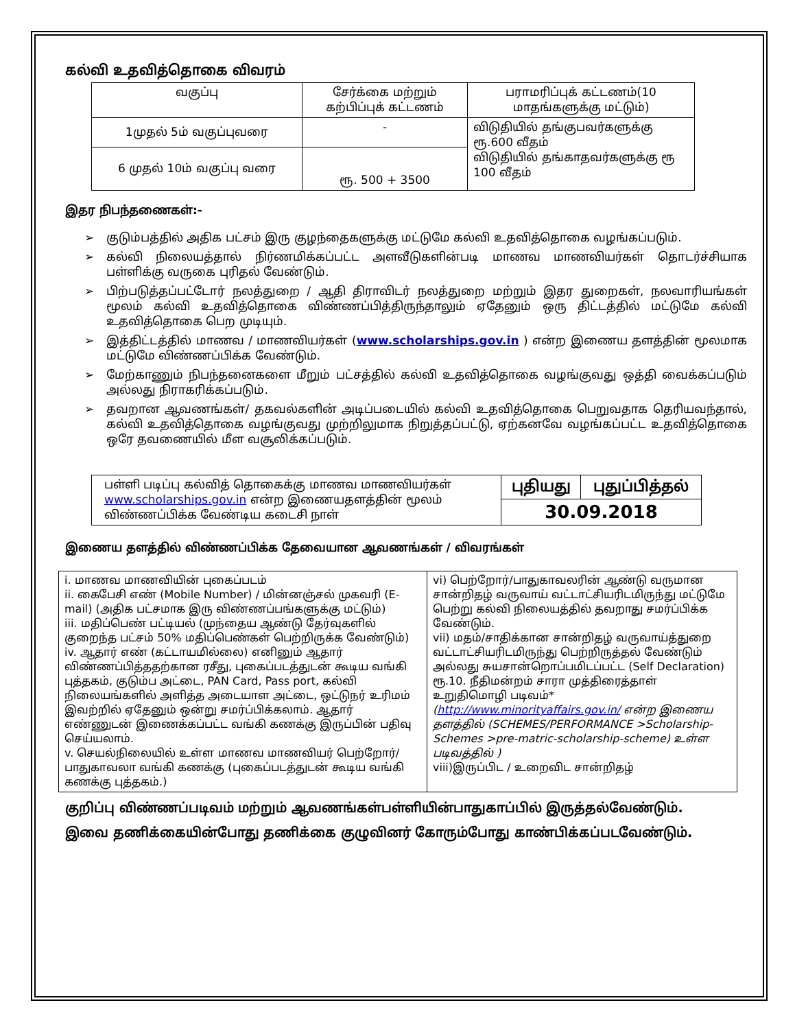கல்வி உதவித்தொகை விவரம்
| வகுப்பு | சேர்க்கை மற்றும் கற்பிப்புக் கட்டணம் | பராமரிப்புக் கட்டணம்(10 மாதங்களுக்கு மட்டும்) |
| --- | --- | --- |
| 1முதல் 5ம் வகுப்புவரை | - | விடுதியில் தங்குபவர்களுக்கு ரூ.600 வீதம் விடுதியில் தங்காதவர்களுக்கு ரூ 100 வீதம் |
| 6 முதல் 10ம் வகுப்பு வரை | ரூ. 500 + 3500 | |
இதர நிபந்தணைகள்:-
➢ குடும்பத்தில் அதிக பட்சம் இரு குழந்தைகளுக்கு மட்டுமே கல்வி உதவித்தொகை வழங்கப்படும்.
➢ கல்வி நிலையத்தால் நிர்ணமிக்கப்பட்ட அளவீடுகளின்படி மாணவ மாணவியர்கள் தொடர்ச்சியாக பள்ளிக்கு வருகை புரிதல் வேண்டும்.
➢ பிற்படுத்தப்பட்டோர் நலத்துறை / ஆதி திராவிடர் நலத்துறை மற்றும் இதர துறைகள், நலவாரியங்கள் மூலம் கல்வி உதவித்தொகை விண்ணப்பித்திருந்தாலும் ஏதேனும் ஒரு திட்டத்தில் மட்டுமே கல்வி உதவித்தொகை பெற முடியும்.
➢ இத்திட்டத்தில் மாணவ / மாணவியர்கள் (www.scholarships.gov.in ) என்ற இணைய தளத்தின் மூலமாக மட்டுமே விண்ணப்பிக்க வேண்டும்.
➢ மேற்காணும் நிபந்தனைகளை மீறும் பட்சத்தில் கல்வி உதவித்தொகை வழங்குவது ஒத்தி வைக்கப்படும் அல்லது நிராகரிக்கப்படும்.
➢ தவறான ஆவணங்கள்/ தகவல்களின் அடிப்படையில் கல்வி உதவித்தொகை பெறுவதாக தெரியவந்தால், கல்வி உதவித்தொகை வழங்குவது முற்றிலுமாக நிறுத்தப்பட்டு, ஏற்கனவே வழங்கப்பட்ட உதவித்தொகை ஒரே தவணையில் மீள வசூலிக்கப்படும்.
| பள்ளி படிப்பு கல்வித் தொகைக்கு மாணவ மாணவியர்கள் www.scholarships.gov.in என்ற இணையதளத்தின் மூலம் விண்ணப்பிக்க வேண்டிய கடைசி நாள் | புதியது | புதுப்பித்தல் |
| | 30.09.2018 | |
இணைய தளத்தில் விண்ணப்பிக்க தேவையான ஆவணங்கள் / விவரங்கள்
| i. மாணவ மாணவியின் புகைப்படம் ii. கைபேசி எண் (Mobile Number) / மின்னஞ்சல் முகவரி (E-mail) (அதிக பட்சமாக இரு விண்ணப்பங்களுக்கு மட்டும்) iii. மதிப்பெண் பட்டியல் (முந்தைய ஆண்டு தேர்வுகளில் குறைந்த பட்சம் 50% மதிப்பெண்கள் பெற்றிருக்க வேண்டும்) iv. ஆதார் எண் (கட்டாயமில்லை) எனினும் ஆதார் விண்ணப்பித்ததற்கான ரசீது, புகைப்படத்துடன் கூடிய வங்கி புத்தகம், குடும்ப அட்டை, PAN Card, Pass port, கல்வி நிலையங்களில் அளித்த அடையாள அட்டை, ஒட்டுநர் உரிமம் இவற்றில் ஏதேனும் ஒன்று சமர்ப்பிக்கலாம். ஆதார் எண்ணுடன் இணைக்கப்பட்ட வங்கி கணக்கு இருப்பின் பதிவு செய்யலாம். v. செயல்நிலையில் உள்ள மாணவ மாணவியர் பெற்றோர்/பாதுகாவலா வங்கி கணக்கு (புகைப்படத்துடன் கூடிய வங்கி கணக்கு புத்தகம்.) | vi) பெற்றோர்/பாதுகாவலரின் ஆண்டு வருமான சான்றிதழ் வருவாய் வட்டாட்சியரிடமிருந்து மட்டுமே பெற்று கல்வி நிலையத்தில் தவறாது சமர்ப்பிக்க வேண்டும். vii) மதம்/சாதிக்கான சான்றிதழ் வருவாய்த்துறை வட்டாட்சியரிடமிருந்து பெற்றிருத்தல் வேண்டும் அல்லது சுயசான்றொப்பமிடப்பட்ட (Self Declaration) ரூ.10. நீதிமன்றம் சாரா முத்திரைத்தாள் உறுதிமொழி படிவம்* ( http://www.minorityaffairs.gov.in/ என்ற இணைய தளத்தில் (SCHEMES/PERFORMANCE >Scholarship-Schemes >pre-matric-scholarship-scheme) உள்ள படிவத்தில் ) viii)இருப்பிட / உறைவிட சான்றிதழ் |
குறிப்பு விண்ணப்படிவம் மற்றும் ஆவணங்கள்பள்ளியின்பாதுகாப்பில் இருத்தல்வேண்டும்.
இவை தணிக்கையின்போது தணிக்கை குழுவினர் கோரும்போது காண்பிக்கப்படவேண்டும்.